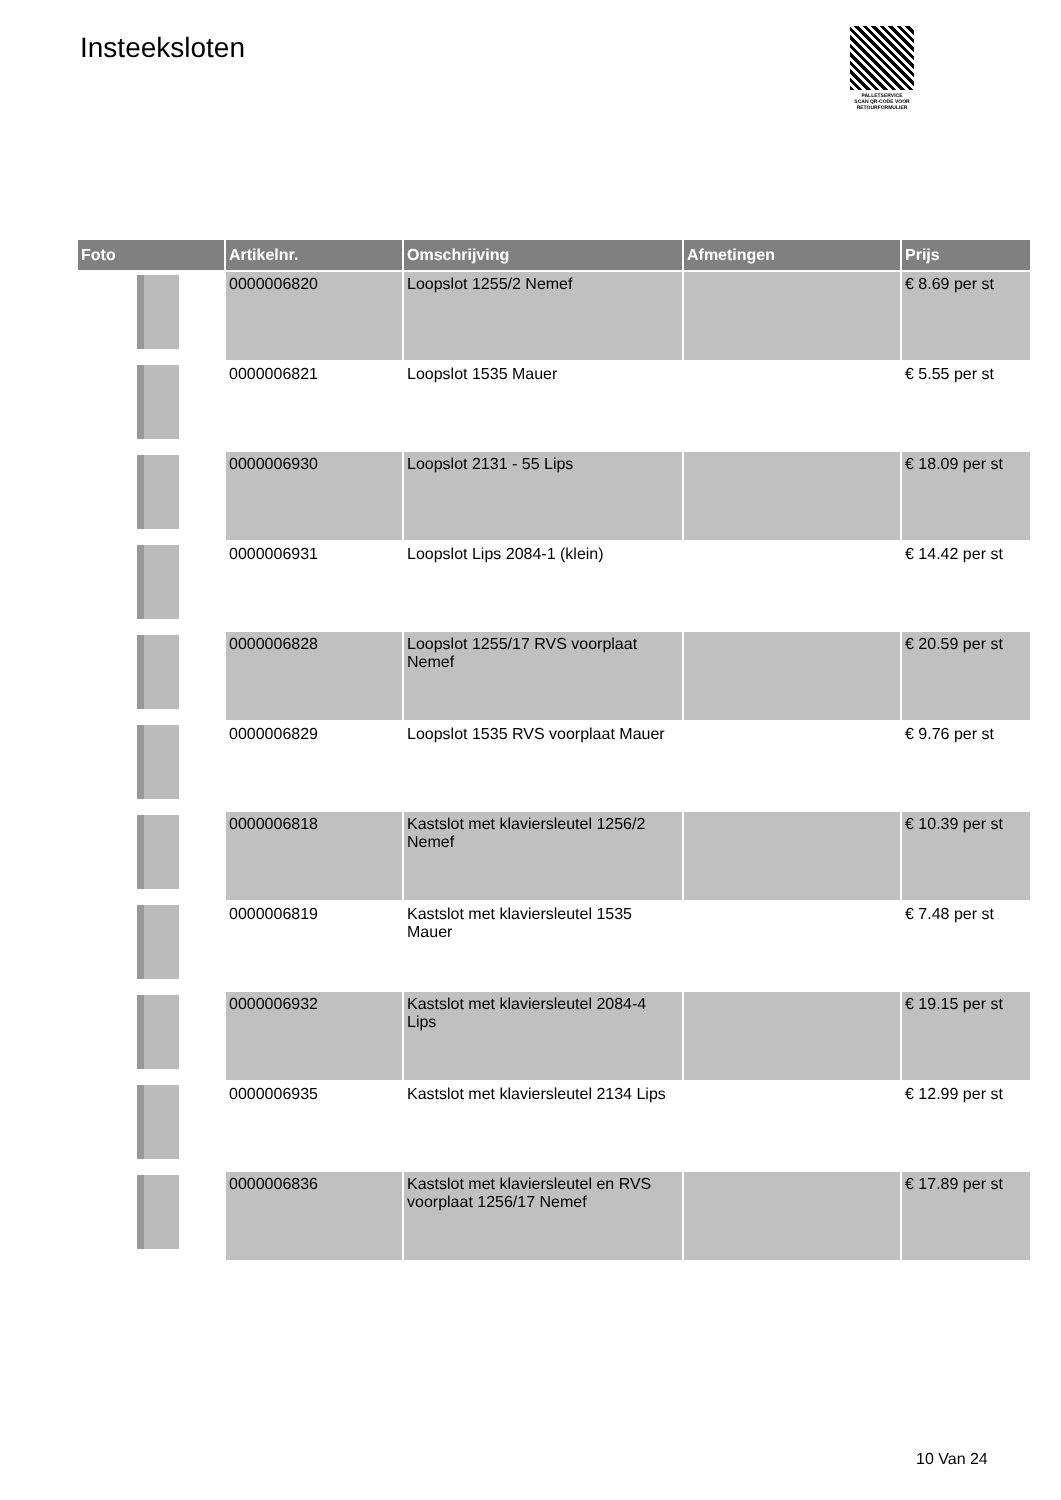Insteeksloten
PALLETSERVICE
SCAN QR-CODE VOOR
RETOURFORMULIER
| Foto | Artikelnr. | Omschrijving | Afmetingen | Prijs |
| --- | --- | --- | --- | --- |
| | 0000006820 | Loopslot 1255/2 Nemef | | € 8.69 per st |
| | 0000006821 | Loopslot 1535 Mauer | | € 5.55 per st |
| | 0000006930 | Loopslot 2131 - 55 Lips | | € 18.09 per st |
| | 0000006931 | Loopslot Lips 2084-1 (klein) | | € 14.42 per st |
| | 0000006828 | Loopslot 1255/17 RVS voorplaat Nemef | | € 20.59 per st |
| | 0000006829 | Loopslot 1535 RVS voorplaat Mauer | | € 9.76 per st |
| | 0000006818 | Kastslot met klaviersleutel 1256/2 Nemef | | € 10.39 per st |
| | 0000006819 | Kastslot met klaviersleutel 1535 Mauer | | € 7.48 per st |
| | 0000006932 | Kastslot met klaviersleutel 2084-4 Lips | | € 19.15 per st |
| | 0000006935 | Kastslot met klaviersleutel 2134 Lips | | € 12.99 per st |
| | 0000006836 | Kastslot met klaviersleutel en RVS voorplaat 1256/17 Nemef | | € 17.89 per st |
10 Van 24